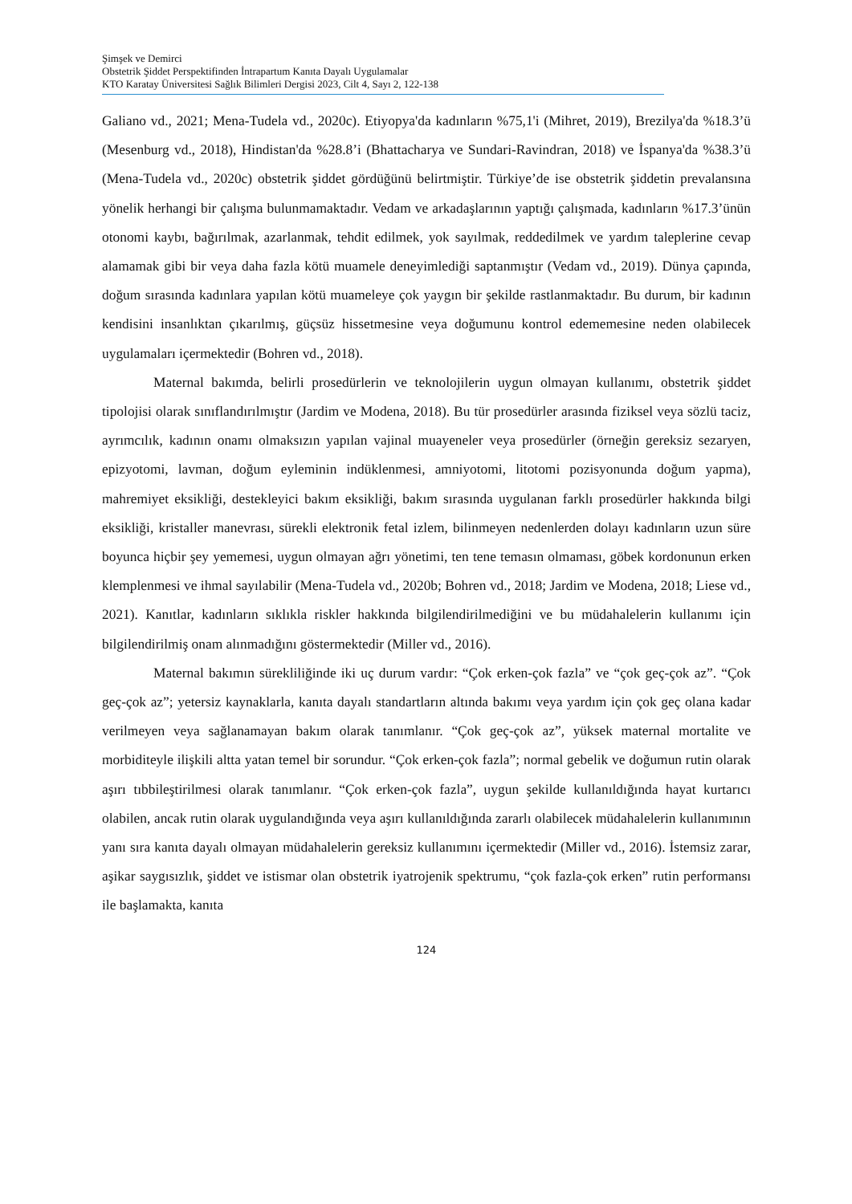Şimşek ve Demirci
Obstetrik Şiddet Perspektifinden İntrapartum Kanıta Dayalı Uygulamalar
KTO Karatay Üniversitesi Sağlık Bilimleri Dergisi 2023, Cilt 4, Sayı 2, 122-138
Galiano vd., 2021; Mena-Tudela vd., 2020c). Etiyopya'da kadınların %75,1'i (Mihret, 2019), Brezilya'da %18.3’ü (Mesenburg vd., 2018), Hindistan'da %28.8’i (Bhattacharya ve Sundari-Ravindran, 2018) ve İspanya'da %38.3’ü (Mena-Tudela vd., 2020c) obstetrik şiddet gördüğünü belirtmiştir. Türkiye’de ise obstetrik şiddetin prevalansına yönelik herhangi bir çalışma bulunmamaktadır. Vedam ve arkadaşlarının yaptığı çalışmada, kadınların %17.3’ünün otonomi kaybı, bağırılmak, azarlanmak, tehdit edilmek, yok sayılmak, reddedilmek ve yardım taleplerine cevap alamamak gibi bir veya daha fazla kötü muamele deneyimlediği saptanmıştır (Vedam vd., 2019). Dünya çapında, doğum sırasında kadınlara yapılan kötü muameleye çok yaygın bir şekilde rastlanmaktadır. Bu durum, bir kadının kendisini insanlıktan çıkarılmış, güçsüz hissetmesine veya doğumunu kontrol edememesine neden olabilecek uygulamaları içermektedir (Bohren vd., 2018).
Maternal bakımda, belirli prosedürlerin ve teknolojilerin uygun olmayan kullanımı, obstetrik şiddet tipolojisi olarak sınıflandırılmıştır (Jardim ve Modena, 2018). Bu tür prosedürler arasında fiziksel veya sözlü taciz, ayrımcılık, kadının onamı olmaksızın yapılan vajinal muayeneler veya prosedürler (örneğin gereksiz sezaryen, epizyotomi, lavman, doğum eyleminin indüklenmesi, amniyotomi, litotomi pozisyonunda doğum yapma), mahremiyet eksikliği, destekleyici bakım eksikliği, bakım sırasında uygulanan farklı prosedürler hakkında bilgi eksikliği, kristaller manevrası, sürekli elektronik fetal izlem, bilinmeyen nedenlerden dolayı kadınların uzun süre boyunca hiçbir şey yememesi, uygun olmayan ağrı yönetimi, ten tene temasın olmaması, göbek kordonunun erken klemplenmesi ve ihmal sayılabilir (Mena-Tudela vd., 2020b; Bohren vd., 2018; Jardim ve Modena, 2018; Liese vd., 2021). Kanıtlar, kadınların sıklıkla riskler hakkında bilgilendirilmediğini ve bu müdahalelerin kullanımı için bilgilendirilmiş onam alınmadığını göstermektedir (Miller vd., 2016).
Maternal bakımın sürekliliğinde iki uç durum vardır: “Çok erken-çok fazla” ve “çok geç-çok az”. “Çok geç-çok az”; yetersiz kaynaklarla, kanıta dayalı standartların altında bakımı veya yardım için çok geç olana kadar verilmeyen veya sağlanamayan bakım olarak tanımlanır. “Çok geç-çok az”, yüksek maternal mortalite ve morbiditeyle ilişkili altta yatan temel bir sorundur. “Çok erken-çok fazla”; normal gebelik ve doğumun rutin olarak aşırı tıbbileştirilmesi olarak tanımlanır. “Çok erken-çok fazla”, uygun şekilde kullanıldığında hayat kurtarıcı olabilen, ancak rutin olarak uygulandığında veya aşırı kullanıldığında zararlı olabilecek müdahalelerin kullanımının yanı sıra kanıta dayalı olmayan müdahalelerin gereksiz kullanımını içermektedir (Miller vd., 2016). İstemsiz zarar, aşikar saygısızlık, şiddet ve istismar olan obstetrik iyatrojenik spektrumu, “çok fazla-çok erken” rutin performansı ile başlamakta, kanıta
124